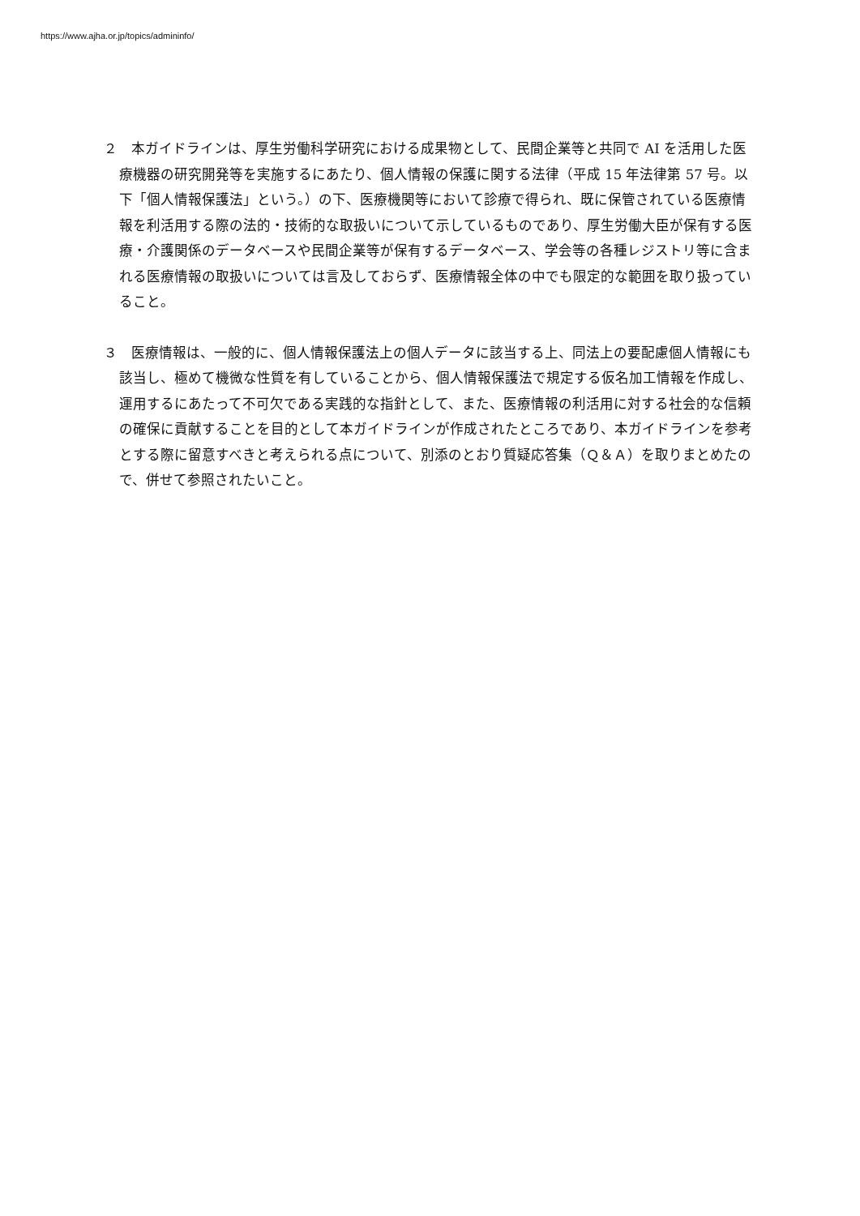https://www.ajha.or.jp/topics/admininfo/
２　本ガイドラインは、厚生労働科学研究における成果物として、民間企業等と共同で AI を活用した医療機器の研究開発等を実施するにあたり、個人情報の保護に関する法律（平成 15 年法律第 57 号。以下「個人情報保護法」という。）の下、医療機関等において診療で得られ、既に保管されている医療情報を利活用する際の法的・技術的な取扱いについて示しているものであり、厚生労働大臣が保有する医療・介護関係のデータベースや民間企業等が保有するデータベース、学会等の各種レジストリ等に含まれる医療情報の取扱いについては言及しておらず、医療情報全体の中でも限定的な範囲を取り扱っていること。
３　医療情報は、一般的に、個人情報保護法上の個人データに該当する上、同法上の要配慮個人情報にも該当し、極めて機微な性質を有していることから、個人情報保護法で規定する仮名加工情報を作成し、運用するにあたって不可欠である実践的な指針として、また、医療情報の利活用に対する社会的な信頼の確保に貢献することを目的として本ガイドラインが作成されたところであり、本ガイドラインを参考とする際に留意すべきと考えられる点について、別添のとおり質疑応答集（Ｑ＆Ａ）を取りまとめたので、併せて参照されたいこと。